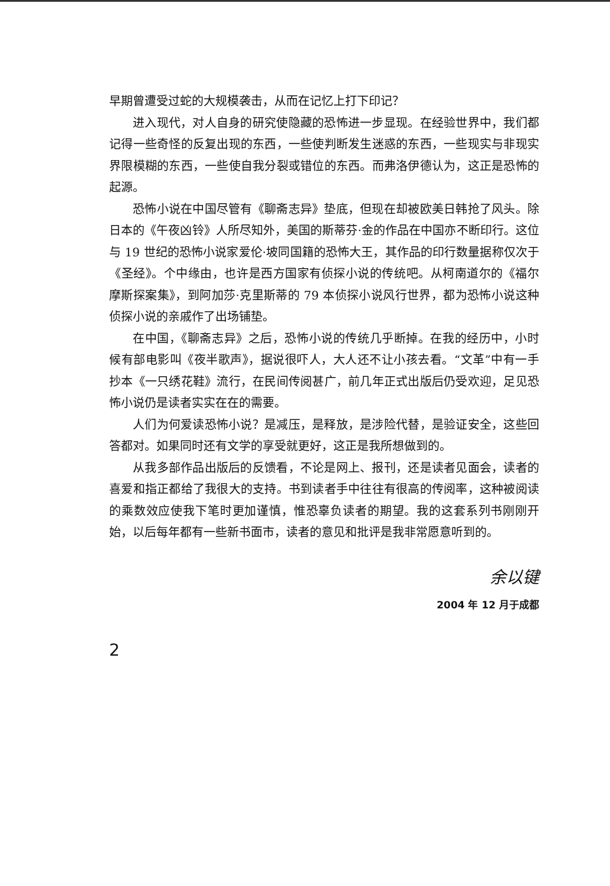早期曾遭受过蛇的大规模袭击，从而在记忆上打下印记？
进入现代，对人自身的研究使隐藏的恐怖进一步显现。在经验世界中，我们都记得一些奇怪的反复出现的东西，一些使判断发生迷惑的东西，一些现实与非现实界限模糊的东西，一些使自我分裂或错位的东西。而弗洛伊德认为，这正是恐怖的起源。
恐怖小说在中国尽管有《聊斋志异》垫底，但现在却被欧美日韩抢了风头。除日本的《午夜凶铃》人所尽知外，美国的斯蒂芬·金的作品在中国亦不断印行。这位与 19 世纪的恐怖小说家爱伦·坡同国籍的恐怖大王，其作品的印行数量据称仅次于《圣经》。个中缘由，也许是西方国家有侦探小说的传统吧。从柯南道尔的《福尔摩斯探案集》，到阿加莎·克里斯蒂的 79 本侦探小说风行世界，都为恐怖小说这种侦探小说的亲戚作了出场铺垫。
在中国，《聊斋志异》之后，恐怖小说的传统几乎断掉。在我的经历中，小时候有部电影叫《夜半歌声》，据说很吓人，大人还不让小孩去看。“文革”中有一手抄本《一只绣花鞋》流行，在民间传阅甚广，前几年正式出版后仍受欢迎，足见恐怖小说仍是读者实实在在的需要。
人们为何爱读恐怖小说？是减压，是释放，是涉险代替，是验证安全，这些回答都对。如果同时还有文学的享受就更好，这正是我所想做到的。
从我多部作品出版后的反馈看，不论是网上、报刊，还是读者见面会，读者的喜爱和指正都给了我很大的支持。书到读者手中往往有很高的传阅率，这种被阅读的乘数效应使我下笔时更加谨慎，惟恐辜负读者的期望。我的这套系列书刚刚开始，以后每年都有一些新书面市，读者的意见和批评是我非常愿意听到的。
余以键
2004 年 12 月于成都
2